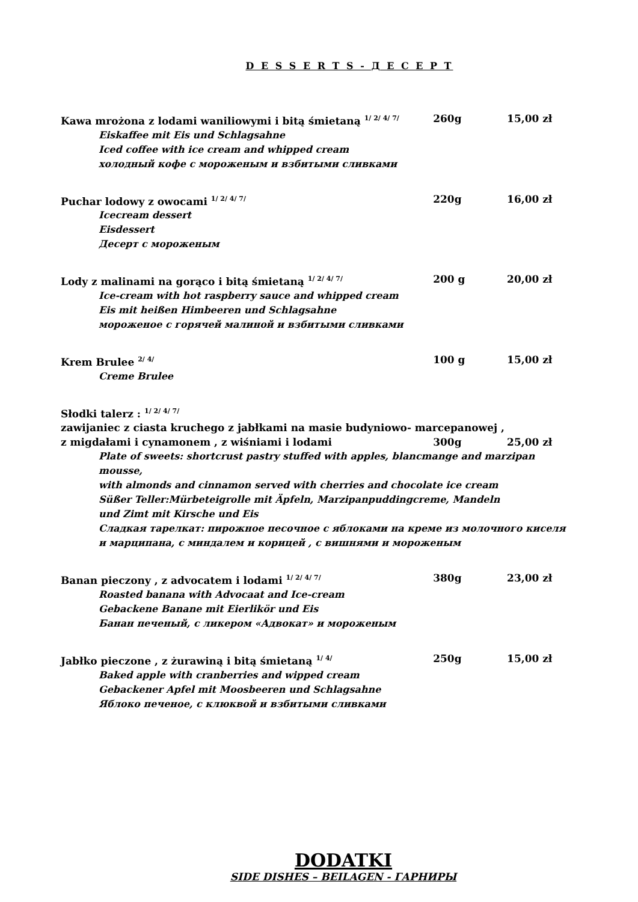D E S S E R T S - Д Е С Е Р Т
Kawa mrożona z lodami waniliowymi i bitą śmietaną <sup>1/ 2/ 4/ 7/</sup> 260g 15,00 zł
Eiskaffee mit Eis und Schlagsahne
Iced coffee with ice cream and whipped cream
холодный кофе с мороженым и взбитыми сливками
Puchar lodowy z owocami <sup>1/ 2/ 4/ 7/</sup> 220g 16,00 zł
Icecream dessert
Eisdessert
Десерт с мороженым
Lody z malinami na gorąco i bitą śmietaną <sup>1/ 2/ 4/ 7/</sup> 200 g 20,00 zł
Ice-cream with hot raspberry sauce and whipped cream
Eis mit heißen Himbeeren und Schlagsahne
мороженое с горячей малиной и взбитыми сливками
Krem Brulee <sup>2/ 4/</sup> 100 g 15,00 zł
Creme Brulee
Słodki talerz : <sup>1/ 2/ 4/ 7/</sup>
zawijaniec z ciasta kruchego z jabłkami na masie budyniowo- marcepanowej ,
z migdałami i cynamonem , z wiśniami i lodami 300g 25,00 zł
Plate of sweets: shortcrust pastry stuffed with apples, blancmange and marzipan mousse,
with almonds and cinnamon served with cherries and chocolate ice cream
Süßer Teller:Mürbeteigrolle mit Äpfeln, Marzipanpuddingcreme, Mandeln
und Zimt mit Kirsche und Eis
Сладкая тарелкат: пирожное песочное с яблоками на креме из молочного киселя
и марципана, с миндалем и корицей , с вишнями и мороженым
Banan pieczony , z advocatem i lodami <sup>1/ 2/ 4/ 7/</sup> 380g 23,00 zł
Roasted banana with Advocaat and Ice-cream
Gebackene Banane mit Eierlikör und Eis
Банан печеный, с ликером «Адвокат» и мороженым
Jabłko pieczone , z żurawiną i bitą śmietaną <sup>1/ 4/</sup> 250g 15,00 zł
Baked apple with cranberries and wipped cream
Gebackener Apfel mit Moosbeeren und Schlagsahne
Яблоко печеное, с клюквой и взбитыми сливками
DODATKI
SIDE DISHES – BEILAGEN - ГАРНИРЫ